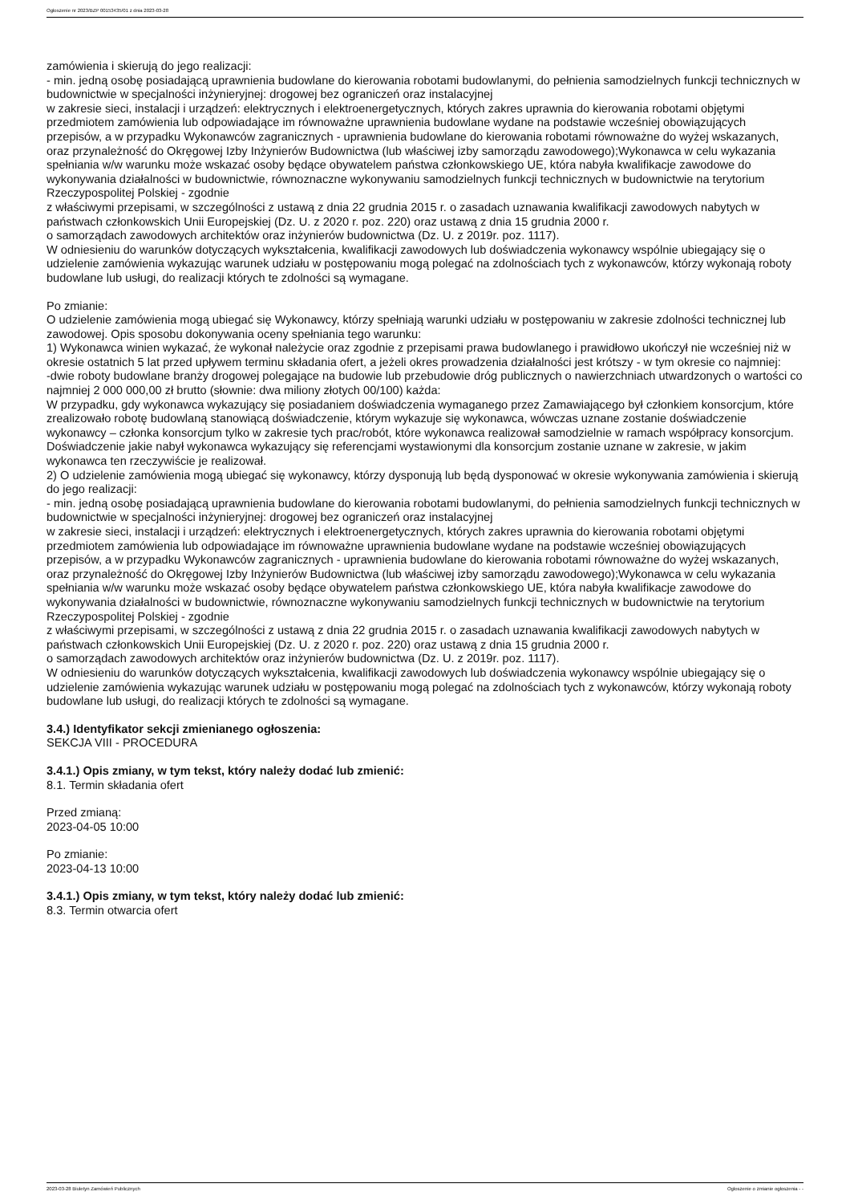Ogłoszenie nr 2023/BZP 00153435/01 z dnia 2023-03-28
zamówienia i skierują do jego realizacji:
- min. jedną osobę posiadającą uprawnienia budowlane do kierowania robotami budowlanymi, do pełnienia samodzielnych funkcji technicznych w budownictwie w specjalności inżynieryjnej: drogowej bez ograniczeń oraz instalacyjnej
w zakresie sieci, instalacji i urządzeń: elektrycznych i elektroenergetycznych, których zakres uprawnia do kierowania robotami objętymi przedmiotem zamówienia lub odpowiadające im równoważne uprawnienia budowlane wydane na podstawie wcześniej obowiązujących przepisów, a w przypadku Wykonawców zagranicznych - uprawnienia budowlane do kierowania robotami równoważne do wyżej wskazanych, oraz przynależność do Okręgowej Izby Inżynierów Budownictwa (lub właściwej izby samorządu zawodowego);Wykonawca w celu wykazania spełniania w/w warunku może wskazać osoby będące obywatelem państwa członkowskiego UE, która nabyła kwalifikacje zawodowe do wykonywania działalności w budownictwie, równoznaczne wykonywaniu samodzielnych funkcji technicznych w budownictwie na terytorium Rzeczypospolitej Polskiej - zgodnie
z właściwymi przepisami, w szczególności z ustawą z dnia 22 grudnia 2015 r. o zasadach uznawania kwalifikacji zawodowych nabytych w państwach członkowskich Unii Europejskiej (Dz. U. z 2020 r. poz. 220) oraz ustawą z dnia 15 grudnia 2000 r.
o samorządach zawodowych architektów oraz inżynierów budownictwa (Dz. U. z 2019r. poz. 1117).
W odniesieniu do warunków dotyczących wykształcenia, kwalifikacji zawodowych lub doświadczenia wykonawcy wspólnie ubiegający się o udzielenie zamówienia wykazując warunek udziału w postępowaniu mogą polegać na zdolnościach tych z wykonawców, którzy wykonają roboty budowlane lub usługi, do realizacji których te zdolności są wymagane.
Po zmianie:
O udzielenie zamówienia mogą ubiegać się Wykonawcy, którzy spełniają warunki udziału w postępowaniu w zakresie zdolności technicznej lub zawodowej. Opis sposobu dokonywania oceny spełniania tego warunku:
1) Wykonawca winien wykazać, że wykonał należycie oraz zgodnie z przepisami prawa budowlanego i prawidłowo ukończył nie wcześniej niż w okresie ostatnich 5 lat przed upływem terminu składania ofert, a jeżeli okres prowadzenia działalności jest krótszy - w tym okresie co najmniej:
-dwie roboty budowlane branży drogowej polegające na budowie lub przebudowie dróg publicznych o nawierzchniach utwardzonych o wartości co najmniej 2 000 000,00 zł brutto (słownie: dwa miliony złotych 00/100) każda:
W przypadku, gdy wykonawca wykazujący się posiadaniem doświadczenia wymaganego przez Zamawiającego był członkiem konsorcjum, które zrealizowało robotę budowlaną stanowiącą doświadczenie, którym wykazuje się wykonawca, wówczas uznane zostanie doświadczenie wykonawcy – członka konsorcjum tylko w zakresie tych prac/robót, które wykonawca realizował samodzielnie w ramach współpracy konsorcjum. Doświadczenie jakie nabył wykonawca wykazujący się referencjami wystawionymi dla konsorcjum zostanie uznane w zakresie, w jakim wykonawca ten rzeczywiście je realizował.
2) O udzielenie zamówienia mogą ubiegać się wykonawcy, którzy dysponują lub będą dysponować w okresie wykonywania zamówienia i skierują do jego realizacji:
- min. jedną osobę posiadającą uprawnienia budowlane do kierowania robotami budowlanymi, do pełnienia samodzielnych funkcji technicznych w budownictwie w specjalności inżynieryjnej: drogowej bez ograniczeń oraz instalacyjnej
w zakresie sieci, instalacji i urządzeń: elektrycznych i elektroenergetycznych, których zakres uprawnia do kierowania robotami objętymi przedmiotem zamówienia lub odpowiadające im równoważne uprawnienia budowlane wydane na podstawie wcześniej obowiązujących przepisów, a w przypadku Wykonawców zagranicznych - uprawnienia budowlane do kierowania robotami równoważne do wyżej wskazanych, oraz przynależność do Okręgowej Izby Inżynierów Budownictwa (lub właściwej izby samorządu zawodowego);Wykonawca w celu wykazania spełniania w/w warunku może wskazać osoby będące obywatelem państwa członkowskiego UE, która nabyła kwalifikacje zawodowe do wykonywania działalności w budownictwie, równoznaczne wykonywaniu samodzielnych funkcji technicznych w budownictwie na terytorium Rzeczypospolitej Polskiej - zgodnie
z właściwymi przepisami, w szczególności z ustawą z dnia 22 grudnia 2015 r. o zasadach uznawania kwalifikacji zawodowych nabytych w państwach członkowskich Unii Europejskiej (Dz. U. z 2020 r. poz. 220) oraz ustawą z dnia 15 grudnia 2000 r.
o samorządach zawodowych architektów oraz inżynierów budownictwa (Dz. U. z 2019r. poz. 1117).
W odniesieniu do warunków dotyczących wykształcenia, kwalifikacji zawodowych lub doświadczenia wykonawcy wspólnie ubiegający się o udzielenie zamówienia wykazując warunek udziału w postępowaniu mogą polegać na zdolnościach tych z wykonawców, którzy wykonają roboty budowlane lub usługi, do realizacji których te zdolności są wymagane.
3.4.) Identyfikator sekcji zmienianego ogłoszenia:
SEKCJA VIII - PROCEDURA
3.4.1.) Opis zmiany, w tym tekst, który należy dodać lub zmienić:
8.1. Termin składania ofert
Przed zmianą:
2023-04-05 10:00
Po zmianie:
2023-04-13 10:00
3.4.1.) Opis zmiany, w tym tekst, który należy dodać lub zmienić:
8.3. Termin otwarcia ofert
2023-03-28 Biuletyn Zamówień Publicznych Ogłoszenie o zmianie ogłoszenia - -